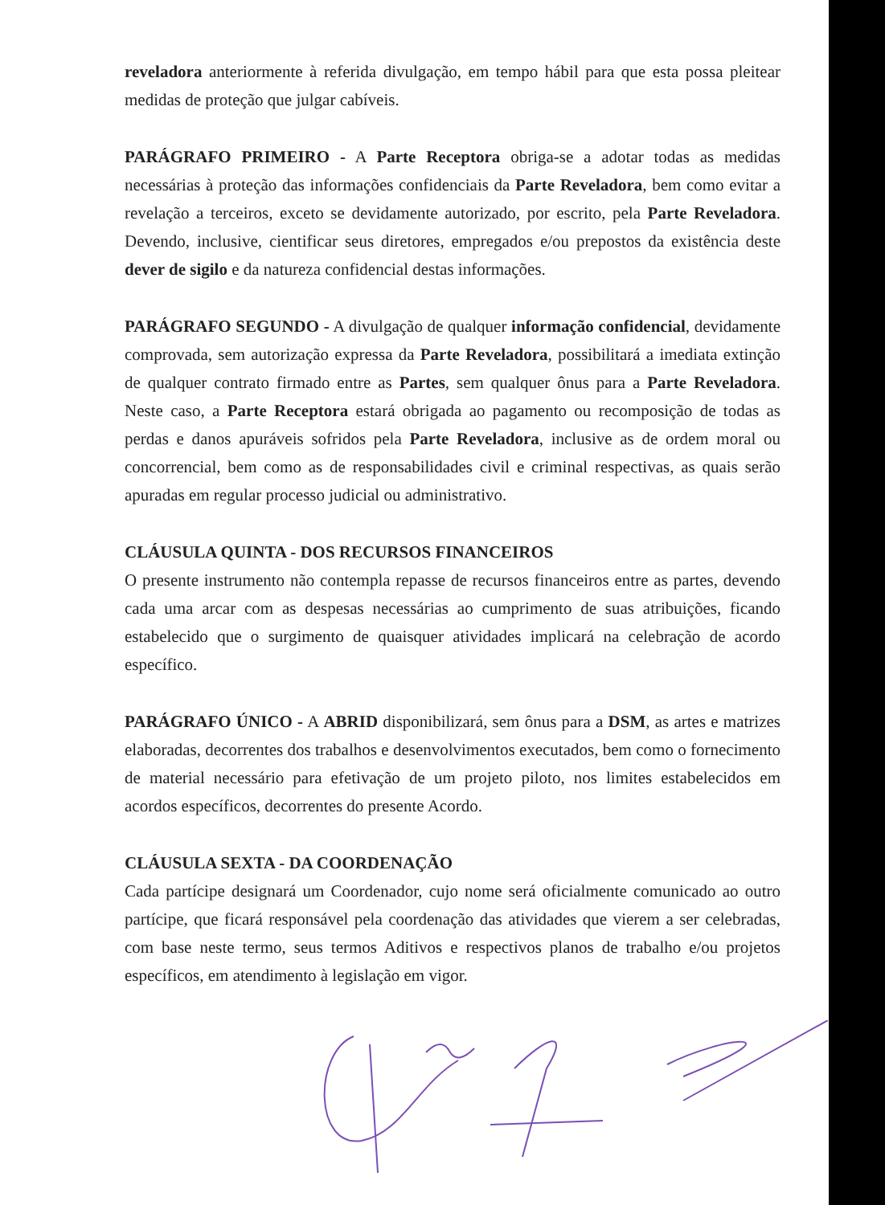reveladora anteriormente à referida divulgação, em tempo hábil para que esta possa pleitear medidas de proteção que julgar cabíveis.
PARÁGRAFO PRIMEIRO - A Parte Receptora obriga-se a adotar todas as medidas necessárias à proteção das informações confidenciais da Parte Reveladora, bem como evitar a revelação a terceiros, exceto se devidamente autorizado, por escrito, pela Parte Reveladora. Devendo, inclusive, cientificar seus diretores, empregados e/ou prepostos da existência deste dever de sigilo e da natureza confidencial destas informações.
PARÁGRAFO SEGUNDO - A divulgação de qualquer informação confidencial, devidamente comprovada, sem autorização expressa da Parte Reveladora, possibilitará a imediata extinção de qualquer contrato firmado entre as Partes, sem qualquer ônus para a Parte Reveladora. Neste caso, a Parte Receptora estará obrigada ao pagamento ou recomposição de todas as perdas e danos apuráveis sofridos pela Parte Reveladora, inclusive as de ordem moral ou concorrencial, bem como as de responsabilidades civil e criminal respectivas, as quais serão apuradas em regular processo judicial ou administrativo.
CLÁUSULA QUINTA - DOS RECURSOS FINANCEIROS
O presente instrumento não contempla repasse de recursos financeiros entre as partes, devendo cada uma arcar com as despesas necessárias ao cumprimento de suas atribuições, ficando estabelecido que o surgimento de quaisquer atividades implicará na celebração de acordo específico.
PARÁGRAFO ÚNICO - A ABRID disponibilizará, sem ônus para a DSM, as artes e matrizes elaboradas, decorrentes dos trabalhos e desenvolvimentos executados, bem como o fornecimento de material necessário para efetivação de um projeto piloto, nos limites estabelecidos em acordos específicos, decorrentes do presente Acordo.
CLÁUSULA SEXTA - DA COORDENAÇÃO
Cada partícipe designará um Coordenador, cujo nome será oficialmente comunicado ao outro partícipe, que ficará responsável pela coordenação das atividades que vierem a ser celebradas, com base neste termo, seus termos Aditivos e respectivos planos de trabalho e/ou projetos específicos, em atendimento à legislação em vigor.